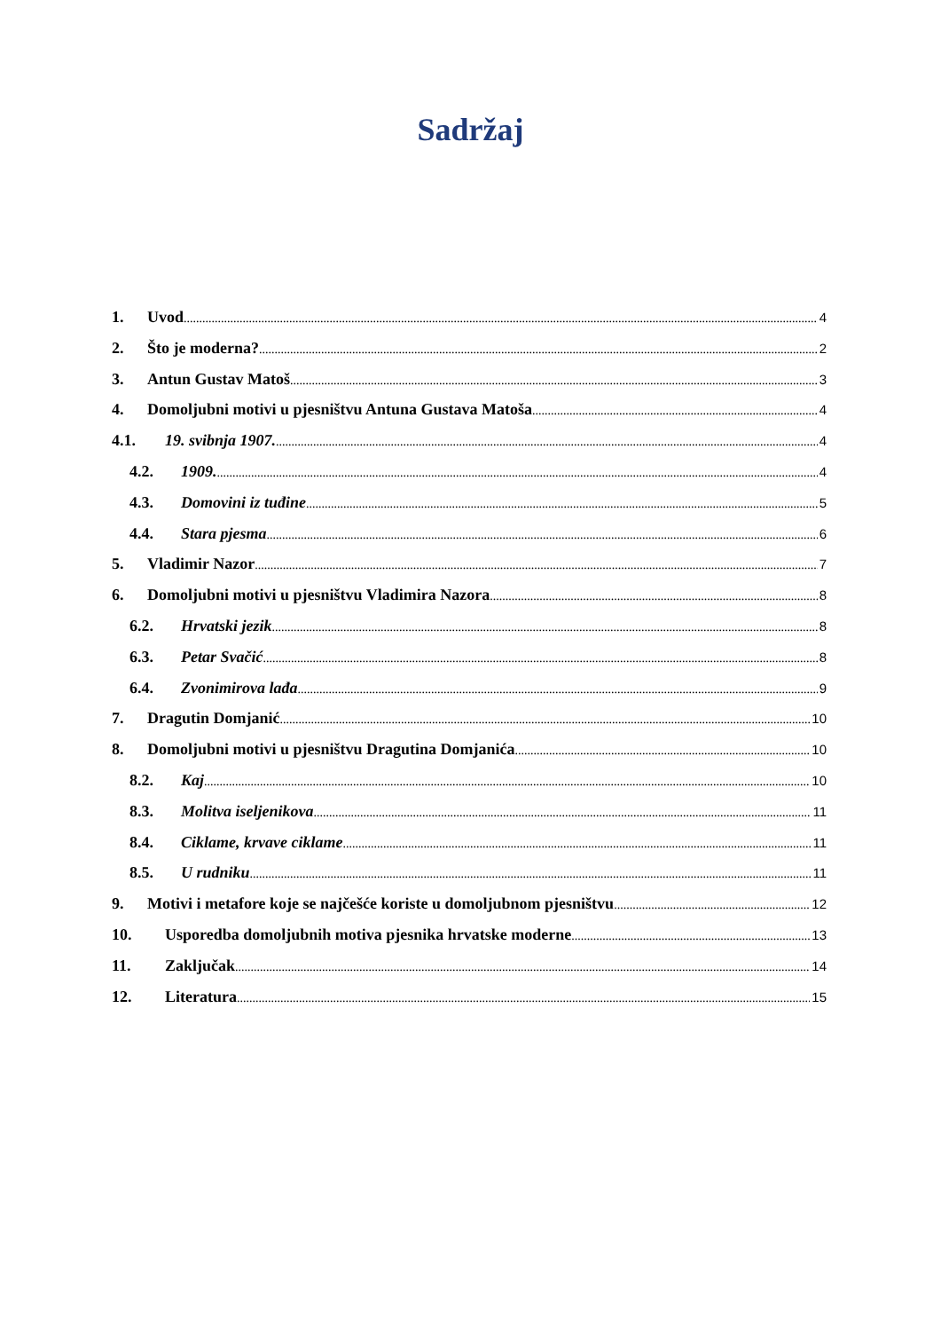Sadržaj
1. Uvod 4
2. Što je moderna? 2
3. Antun Gustav Matoš 3
4. Domoljubni motivi u pjesništvu Antuna Gustava Matoša 4
4.1. 19. svibnja 1907. 4
4.2. 1909. 4
4.3. Domovini iz tuđine 5
4.4. Stara pjesma 6
5. Vladimir Nazor 7
6. Domoljubni motivi u pjesništvu Vladimira Nazora 8
6.2. Hrvatski jezik 8
6.3. Petar Svačić 8
6.4. Zvonimirova lađa 9
7. Dragutin Domjanić 10
8. Domoljubni motivi u pjesništvu Dragutina Domjanića 10
8.2. Kaj 10
8.3. Molitva iseljenikova 11
8.4. Ciklame, krvave ciklame 11
8.5. U rudniku 11
9. Motivi i metafore koje se najčešće koriste u domoljubnom pjesništvu 12
10. Usporedba domoljubnih motiva pjesnika hrvatske moderne 13
11. Zaključak 14
12. Literatura 15